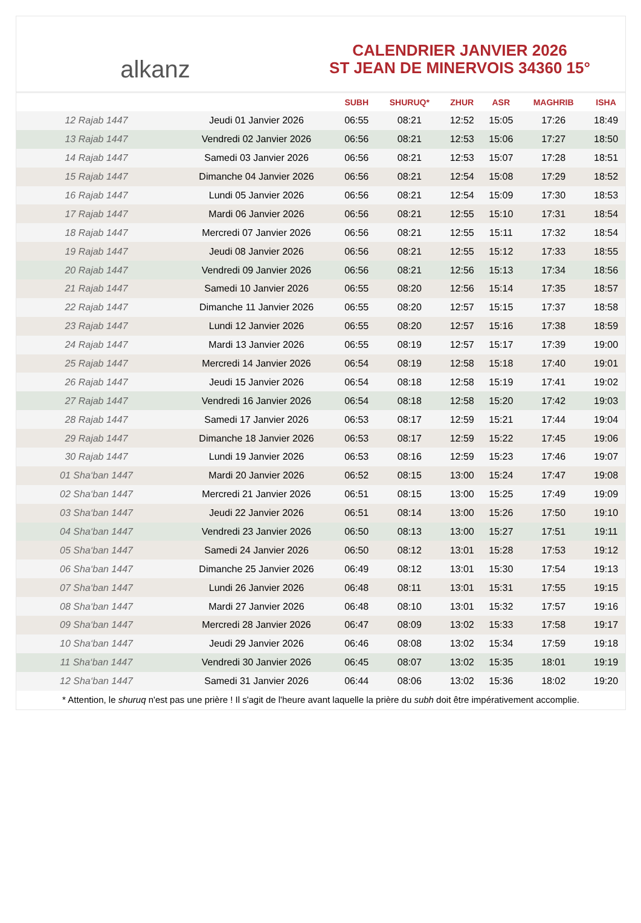alkanz
CALENDRIER JANVIER 2026
ST JEAN DE MINERVOIS 34360 15°
| | | SUBH | SHURUQ* | ZHUR | ASR | MAGHRIB | ISHA |
| --- | --- | --- | --- | --- | --- | --- | --- |
| 12 Rajab 1447 | Jeudi 01 Janvier 2026 | 06:55 | 08:21 | 12:52 | 15:05 | 17:26 | 18:49 |
| 13 Rajab 1447 | Vendredi 02 Janvier 2026 | 06:56 | 08:21 | 12:53 | 15:06 | 17:27 | 18:50 |
| 14 Rajab 1447 | Samedi 03 Janvier 2026 | 06:56 | 08:21 | 12:53 | 15:07 | 17:28 | 18:51 |
| 15 Rajab 1447 | Dimanche 04 Janvier 2026 | 06:56 | 08:21 | 12:54 | 15:08 | 17:29 | 18:52 |
| 16 Rajab 1447 | Lundi 05 Janvier 2026 | 06:56 | 08:21 | 12:54 | 15:09 | 17:30 | 18:53 |
| 17 Rajab 1447 | Mardi 06 Janvier 2026 | 06:56 | 08:21 | 12:55 | 15:10 | 17:31 | 18:54 |
| 18 Rajab 1447 | Mercredi 07 Janvier 2026 | 06:56 | 08:21 | 12:55 | 15:11 | 17:32 | 18:54 |
| 19 Rajab 1447 | Jeudi 08 Janvier 2026 | 06:56 | 08:21 | 12:55 | 15:12 | 17:33 | 18:55 |
| 20 Rajab 1447 | Vendredi 09 Janvier 2026 | 06:56 | 08:21 | 12:56 | 15:13 | 17:34 | 18:56 |
| 21 Rajab 1447 | Samedi 10 Janvier 2026 | 06:55 | 08:20 | 12:56 | 15:14 | 17:35 | 18:57 |
| 22 Rajab 1447 | Dimanche 11 Janvier 2026 | 06:55 | 08:20 | 12:57 | 15:15 | 17:37 | 18:58 |
| 23 Rajab 1447 | Lundi 12 Janvier 2026 | 06:55 | 08:20 | 12:57 | 15:16 | 17:38 | 18:59 |
| 24 Rajab 1447 | Mardi 13 Janvier 2026 | 06:55 | 08:19 | 12:57 | 15:17 | 17:39 | 19:00 |
| 25 Rajab 1447 | Mercredi 14 Janvier 2026 | 06:54 | 08:19 | 12:58 | 15:18 | 17:40 | 19:01 |
| 26 Rajab 1447 | Jeudi 15 Janvier 2026 | 06:54 | 08:18 | 12:58 | 15:19 | 17:41 | 19:02 |
| 27 Rajab 1447 | Vendredi 16 Janvier 2026 | 06:54 | 08:18 | 12:58 | 15:20 | 17:42 | 19:03 |
| 28 Rajab 1447 | Samedi 17 Janvier 2026 | 06:53 | 08:17 | 12:59 | 15:21 | 17:44 | 19:04 |
| 29 Rajab 1447 | Dimanche 18 Janvier 2026 | 06:53 | 08:17 | 12:59 | 15:22 | 17:45 | 19:06 |
| 30 Rajab 1447 | Lundi 19 Janvier 2026 | 06:53 | 08:16 | 12:59 | 15:23 | 17:46 | 19:07 |
| 01 Sha‘ban 1447 | Mardi 20 Janvier 2026 | 06:52 | 08:15 | 13:00 | 15:24 | 17:47 | 19:08 |
| 02 Sha‘ban 1447 | Mercredi 21 Janvier 2026 | 06:51 | 08:15 | 13:00 | 15:25 | 17:49 | 19:09 |
| 03 Sha‘ban 1447 | Jeudi 22 Janvier 2026 | 06:51 | 08:14 | 13:00 | 15:26 | 17:50 | 19:10 |
| 04 Sha‘ban 1447 | Vendredi 23 Janvier 2026 | 06:50 | 08:13 | 13:00 | 15:27 | 17:51 | 19:11 |
| 05 Sha‘ban 1447 | Samedi 24 Janvier 2026 | 06:50 | 08:12 | 13:01 | 15:28 | 17:53 | 19:12 |
| 06 Sha‘ban 1447 | Dimanche 25 Janvier 2026 | 06:49 | 08:12 | 13:01 | 15:30 | 17:54 | 19:13 |
| 07 Sha‘ban 1447 | Lundi 26 Janvier 2026 | 06:48 | 08:11 | 13:01 | 15:31 | 17:55 | 19:15 |
| 08 Sha‘ban 1447 | Mardi 27 Janvier 2026 | 06:48 | 08:10 | 13:01 | 15:32 | 17:57 | 19:16 |
| 09 Sha‘ban 1447 | Mercredi 28 Janvier 2026 | 06:47 | 08:09 | 13:02 | 15:33 | 17:58 | 19:17 |
| 10 Sha‘ban 1447 | Jeudi 29 Janvier 2026 | 06:46 | 08:08 | 13:02 | 15:34 | 17:59 | 19:18 |
| 11 Sha‘ban 1447 | Vendredi 30 Janvier 2026 | 06:45 | 08:07 | 13:02 | 15:35 | 18:01 | 19:19 |
| 12 Sha‘ban 1447 | Samedi 31 Janvier 2026 | 06:44 | 08:06 | 13:02 | 15:36 | 18:02 | 19:20 |
* Attention, le shuruq n'est pas une prière ! Il s'agit de l'heure avant laquelle la prière du subh doit être impérativement accomplie.